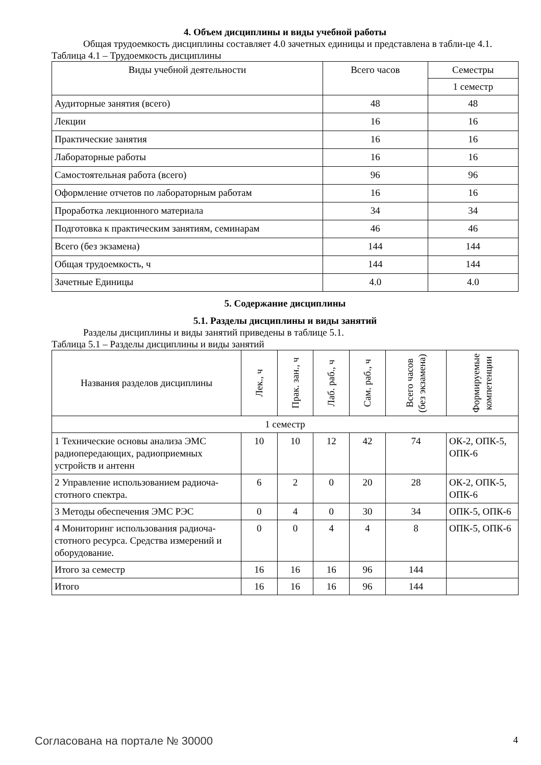4. Объем дисциплины и виды учебной работы
Общая трудоемкость дисциплины составляет 4.0 зачетных единицы и представлена в табли-це 4.1.
Таблица 4.1 – Трудоемкость дисциплины
| Виды учебной деятельности | Всего часов | Семестры |
| --- | --- | --- |
| | | 1 семестр |
| Аудиторные занятия (всего) | 48 | 48 |
| Лекции | 16 | 16 |
| Практические занятия | 16 | 16 |
| Лабораторные работы | 16 | 16 |
| Самостоятельная работа (всего) | 96 | 96 |
| Оформление отчетов по лабораторным работам | 16 | 16 |
| Проработка лекционного материала | 34 | 34 |
| Подготовка к практическим занятиям, семинарам | 46 | 46 |
| Всего (без экзамена) | 144 | 144 |
| Общая трудоемкость, ч | 144 | 144 |
| Зачетные Единицы | 4.0 | 4.0 |
5. Содержание дисциплины
5.1. Разделы дисциплины и виды занятий
Разделы дисциплины и виды занятий приведены в таблице 5.1.
Таблица 5.1 – Разделы дисциплины и виды занятий
| Названия разделов дисциплины | Лек., ч | Прак. зан., ч | Лаб. раб., ч | Сам. раб., ч | Всего часов (без экзамена) | Формируемые компетенции |
| --- | --- | --- | --- | --- | --- | --- |
| 1 семестр | | | | | | |
| 1 Технические основы анализа ЭМС радиопередающих, радиоприемных устройств и антенн | 10 | 10 | 12 | 42 | 74 | ОК-2, ОПК-5, ОПК-6 |
| 2 Управление использованием радиоча-стотного спектра. | 6 | 2 | 0 | 20 | 28 | ОК-2, ОПК-5, ОПК-6 |
| 3 Методы обеспечения ЭМС РЭС | 0 | 4 | 0 | 30 | 34 | ОПК-5, ОПК-6 |
| 4 Мониторинг использования радиоча-стотного ресурса. Средства измерений и оборудование. | 0 | 0 | 4 | 4 | 8 | ОПК-5, ОПК-6 |
| Итого за семестр | 16 | 16 | 16 | 96 | 144 | |
| Итого | 16 | 16 | 16 | 96 | 144 | |
Согласована на портале № 30000 4